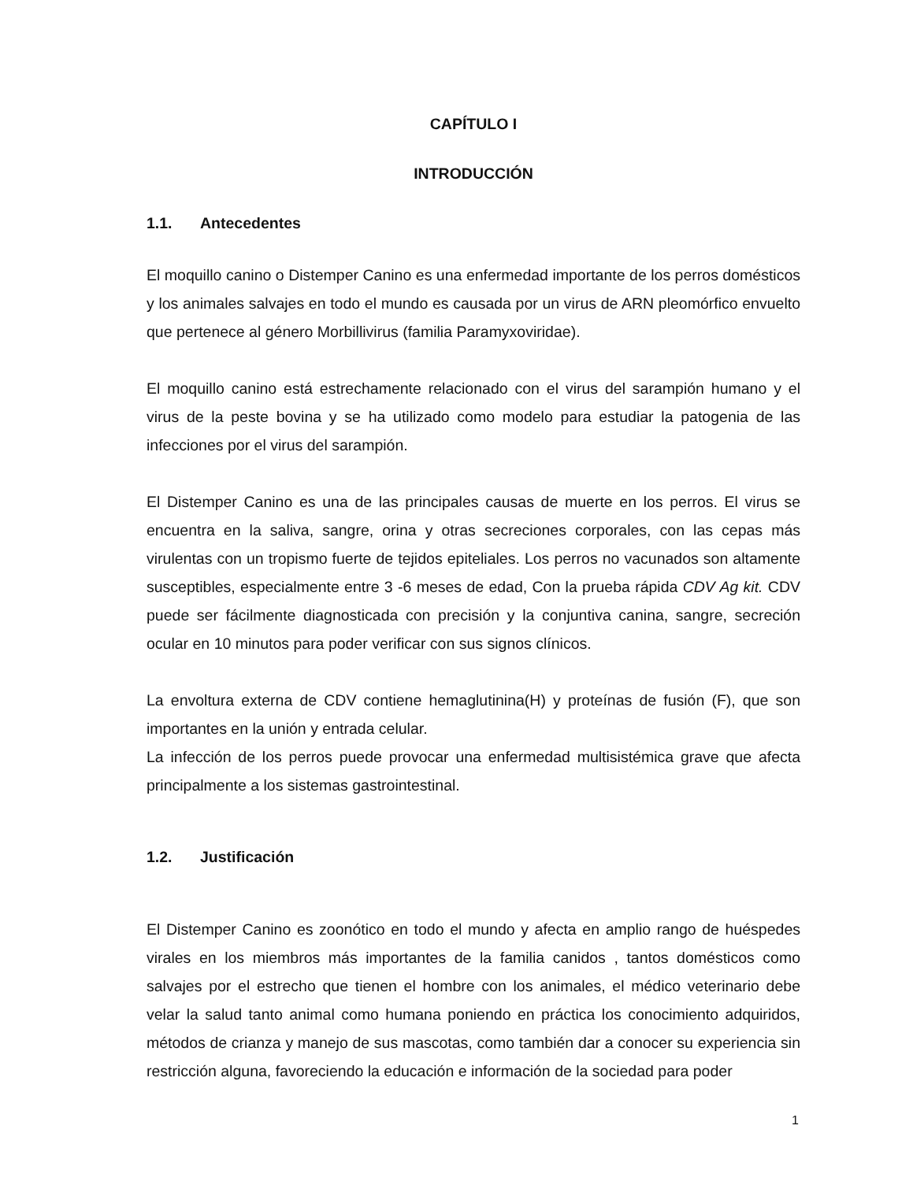CAPÍTULO I
INTRODUCCIÓN
1.1. Antecedentes
El moquillo canino o Distemper Canino es una enfermedad importante de los perros domésticos y los animales salvajes en todo el mundo es causada por un virus de ARN pleomórfico envuelto que pertenece al género Morbillivirus (familia Paramyxoviridae).
El moquillo canino está estrechamente relacionado con el virus del sarampión humano y el virus de la peste bovina y se ha utilizado como modelo para estudiar la patogenia de las infecciones por el virus del sarampión.
El Distemper Canino es una de las principales causas de muerte en los perros. El virus se encuentra en la saliva, sangre, orina y otras secreciones corporales, con las cepas más virulentas con un tropismo fuerte de tejidos epiteliales. Los perros no vacunados son altamente susceptibles, especialmente entre 3 -6 meses de edad, Con la prueba rápida CDV Ag kit. CDV puede ser fácilmente diagnosticada con precisión y la conjuntiva canina, sangre, secreción ocular en 10 minutos para poder verificar con sus signos clínicos.
La envoltura externa de CDV contiene hemaglutinina(H) y proteínas de fusión (F), que son importantes en la unión y entrada celular.
La infección de los perros puede provocar una enfermedad multisistémica grave que afecta principalmente a los sistemas gastrointestinal.
1.2. Justificación
El Distemper Canino es zoonótico en todo el mundo y afecta en amplio rango de huéspedes virales en los miembros más importantes de la familia canidos , tantos domésticos como salvajes por el estrecho que tienen el hombre con los animales, el médico veterinario debe velar la salud tanto animal como humana poniendo en práctica los conocimiento adquiridos, métodos de crianza y manejo de sus mascotas, como también dar a conocer su experiencia sin restricción alguna, favoreciendo la educación e información de la sociedad para poder
1